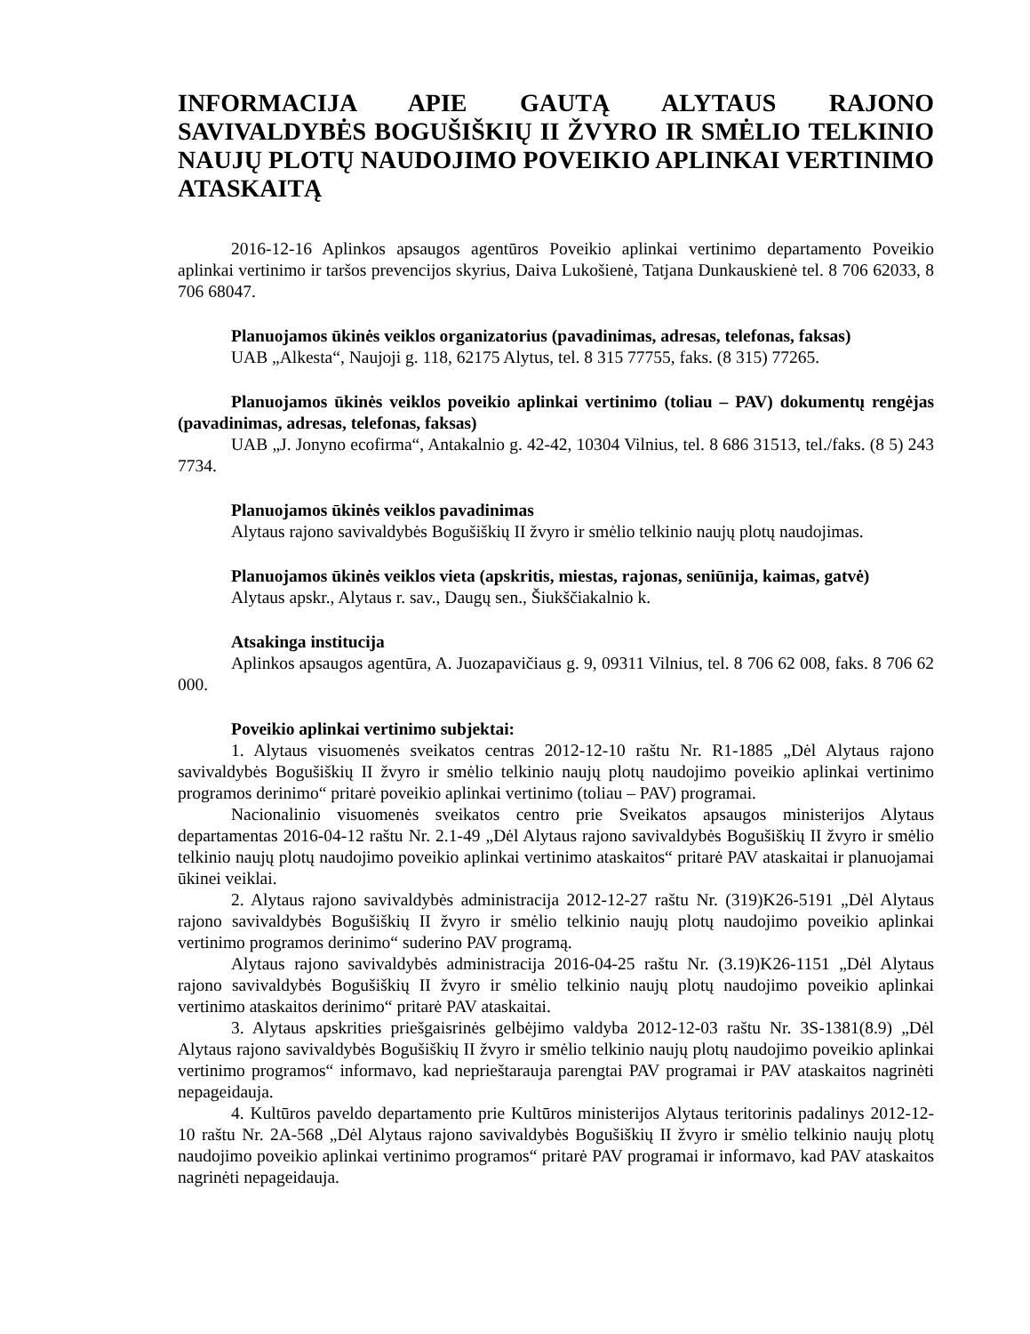INFORMACIJA APIE GAUTĄ ALYTAUS RAJONO SAVIVALDYBĖS BOGUŠIŠKIŲ II ŽVYRO IR SMĖLIO TELKINIO NAUJŲ PLOTŲ NAUDOJIMO POVEIKIO APLINKAI VERTINIMO ATASKAITĄ
2016-12-16 Aplinkos apsaugos agentūros Poveikio aplinkai vertinimo departamento Poveikio aplinkai vertinimo ir taršos prevencijos skyrius, Daiva Lukošienė, Tatjana Dunkauskienė tel. 8 706 62033, 8 706 68047.
Planuojamos ūkinės veiklos organizatorius (pavadinimas, adresas, telefonas, faksas)
UAB „Alkesta“, Naujoji g. 118, 62175 Alytus, tel. 8 315 77755, faks. (8 315) 77265.
Planuojamos ūkinės veiklos poveikio aplinkai vertinimo (toliau – PAV) dokumentų rengėjas (pavadinimas, adresas, telefonas, faksas)
UAB „J. Jonyno ecofirma“, Antakalnio g. 42-42, 10304 Vilnius, tel. 8 686 31513, tel./faks. (8 5) 243 7734.
Planuojamos ūkinės veiklos pavadinimas
Alytaus rajono savivaldybės Bogušiškių II žvyro ir smėlio telkinio naujų plotų naudojimas.
Planuojamos ūkinės veiklos vieta (apskritis, miestas, rajonas, seniūnija, kaimas, gatvė)
Alytaus apskr., Alytaus r. sav., Daugų sen., Šiukščiakalnio k.
Atsakinga institucija
Aplinkos apsaugos agentūra, A. Juozapavičiaus g. 9, 09311 Vilnius, tel. 8 706 62 008, faks. 8 706 62 000.
Poveikio aplinkai vertinimo subjektai:
1. Alytaus visuomenės sveikatos centras 2012-12-10 raštu Nr. R1-1885 „Dėl Alytaus rajono savivaldybės Bogušiškių II žvyro ir smėlio telkinio naujų plotų naudojimo poveikio aplinkai vertinimo programos derinimo“ pritarė poveikio aplinkai vertinimo (toliau – PAV) programai.
Nacionalinio visuomenės sveikatos centro prie Sveikatos apsaugos ministerijos Alytaus departamentas 2016-04-12 raštu Nr. 2.1-49 „Dėl Alytaus rajono savivaldybės Bogušiškių II žvyro ir smėlio telkinio naujų plotų naudojimo poveikio aplinkai vertinimo ataskaitos“ pritarė PAV ataskaitai ir planuojamai ūkinei veiklai.
2. Alytaus rajono savivaldybės administracija 2012-12-27 raštu Nr. (319)K26-5191 „Dėl Alytaus rajono savivaldybės Bogušiškių II žvyro ir smėlio telkinio naujų plotų naudojimo poveikio aplinkai vertinimo programos derinimo“ suderino PAV programą.
Alytaus rajono savivaldybės administracija 2016-04-25 raštu Nr. (3.19)K26-1151 „Dėl Alytaus rajono savivaldybės Bogušiškių II žvyro ir smėlio telkinio naujų plotų naudojimo poveikio aplinkai vertinimo ataskaitos derinimo“ pritarė PAV ataskaitai.
3. Alytaus apskrities priešgaisrinės gelbėjimo valdyba 2012-12-03 raštu Nr. 3S-1381(8.9) „Dėl Alytaus rajono savivaldybės Bogušiškių II žvyro ir smėlio telkinio naujų plotų naudojimo poveikio aplinkai vertinimo programos“ informavo, kad neprieštarauja parengtai PAV programai ir PAV ataskaitos nagrinėti nepageidauja.
4. Kultūros paveldo departamento prie Kultūros ministerijos Alytaus teritorinis padalinys 2012-12-10 raštu Nr. 2A-568 „Dėl Alytaus rajono savivaldybės Bogušiškių II žvyro ir smėlio telkinio naujų plotų naudojimo poveikio aplinkai vertinimo programos“ pritarė PAV programai ir informavo, kad PAV ataskaitos nagrinėti nepageidauja.